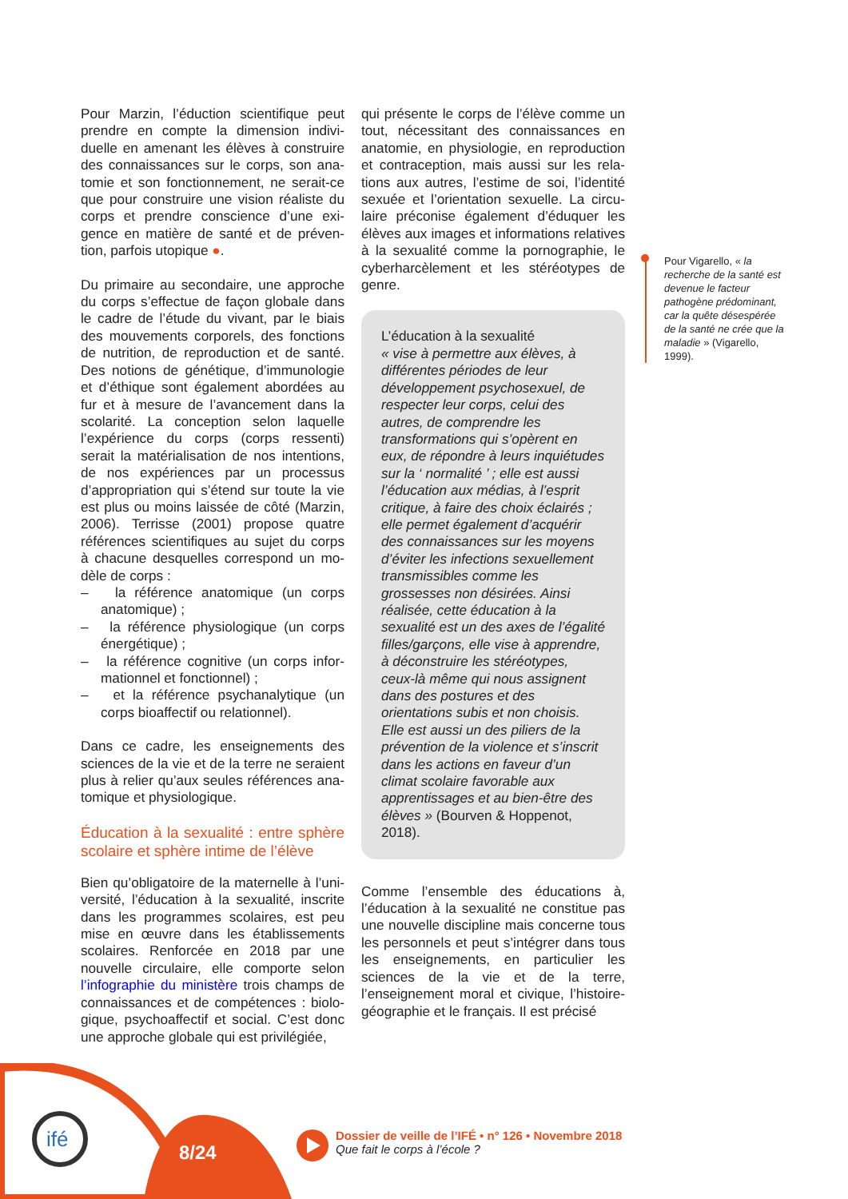Pour Marzin, l’éduction scientifique peut prendre en compte la dimension indivi­duelle en amenant les élèves à construire des connaissances sur le corps, son ana­tomie et son fonctionnement, ne serait-ce que pour construire une vision réaliste du corps et prendre conscience d’une exi­gence en matière de santé et de préven­tion, parfois utopique ●.
Du primaire au secondaire, une approche du corps s’effectue de façon globale dans le cadre de l’étude du vivant, par le biais des mouvements corporels, des fonctions de nutrition, de reproduction et de santé. Des notions de génétique, d’immunologie et d’éthique sont également abordées au fur et à mesure de l’avancement dans la scolarité. La conception selon laquelle l’expérience du corps (corps ressenti) serait la matérialisation de nos intentions, de nos expériences par un processus d’appropriation qui s’étend sur toute la vie est plus ou moins laissée de côté (Marzin, 2006). Terrisse (2001) propose quatre références scientifiques au sujet du corps à chacune desquelles correspond un mo­dèle de corps :
– la référence anatomique (un corps anatomique) ;
– la référence physiologique (un corps énergétique) ;
– la référence cognitive (un corps infor­mationnel et fonctionnel) ;
– et la référence psychanalytique (un corps bioaffectif ou relationnel).
Dans ce cadre, les enseignements des sciences de la vie et de la terre ne seraient plus à relier qu’aux seules références ana­tomique et physiologique.
Éducation à la sexualité : entre sphère scolaire et sphère intime de l’élève
Bien qu’obligatoire de la maternelle à l’uni­versité, l’éducation à la sexualité, inscrite dans les programmes scolaires, est peu mise en œuvre dans les établissements scolaires. Renforcée en 2018 par une nouvelle circulaire, elle comporte selon l’infographie du ministère trois champs de connaissances et de compétences : biolo­gique, psychoaffectif et social. C’est donc une approche globale qui est privilégiée,
qui présente le corps de l’élève comme un tout, nécessitant des connaissances en anatomie, en physiologie, en reproduction et contraception, mais aussi sur les rela­tions aux autres, l’estime de soi, l’identité sexuée et l’orientation sexuelle. La circu­laire préconise également d’éduquer les élèves aux images et informations rela­tives à la sexualité comme la pornogra­phie, le cyberharcèlement et les stéréo­types de genre.
L’éducation à la sexualité
« vise à permettre aux élèves, à différentes périodes de leur développement psychosexuel, de respecter leur corps, celui des autres, de comprendre les transformations qui s’opèrent en eux, de répondre à leurs inquiétudes sur la ‘ normalité ’ ; elle est aussi l’éducation aux médias, à l’esprit critique, à faire des choix éclairés ; elle permet également d’acquérir des connaissances sur les moyens d’éviter les infections sexuellement transmissibles comme les grossesses non désirées. Ainsi réalisée, cette éducation à la sexualité est un des axes de l’égalité filles/garçons, elle vise à apprendre, à déconstruire les stéréotypes, ceux-là même qui nous assignent dans des postures et des orientations subis et non choisis. Elle est aussi un des piliers de la prévention de la violence et s’inscrit dans les actions en faveur d’un climat scolaire favorable aux apprentissages et au bien-être des élèves » (Bourven & Hoppenot, 2018).
Comme l’ensemble des éducations à, l’éducation à la sexualité ne constitue pas une nouvelle discipline mais concerne tous les personnels et peut s’intégrer dans tous les enseignements, en particu­lier les sciences de la vie et de la terre, l’enseignement moral et civique, l’histoire-géographie et le français. Il est précisé
Pour Vigarello, « la recherche de la santé est devenue le facteur pathogène prédominant, car la quête désespérée de la santé ne crée que la maladie » (Vigarello, 1999).
ifé
8/24
Dossier de veille de l’IFÉ • n° 126 • Novembre 2018
Que fait le corps à l’école ?